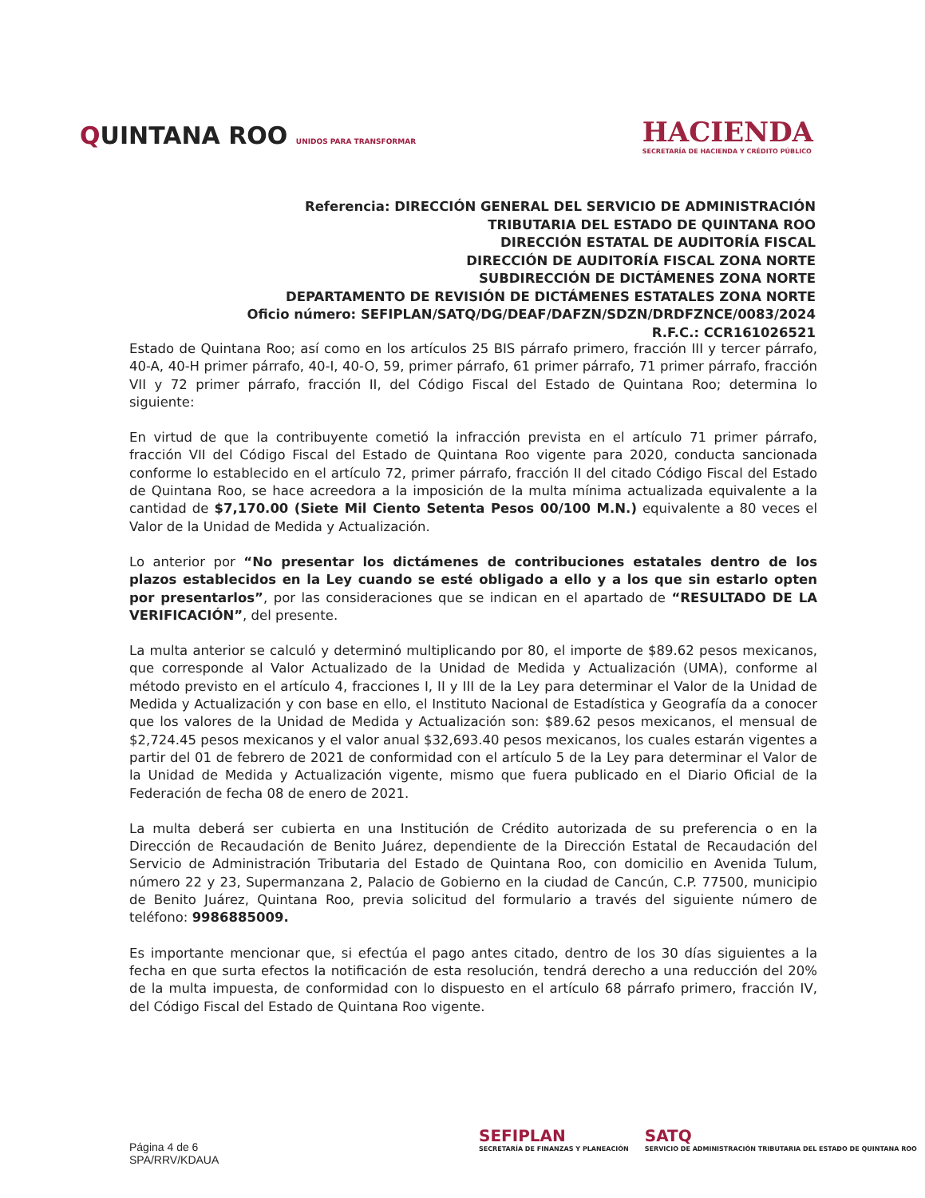QUINTANA ROO UNIDOS PARA TRANSFORMAR
HACIENDA
SECRETARÍA DE HACIENDA Y CRÉDITO PÚBLICO
Referencia: DIRECCIÓN GENERAL DEL SERVICIO DE ADMINISTRACIÓN
TRIBUTARIA DEL ESTADO DE QUINTANA ROO
DIRECCIÓN ESTATAL DE AUDITORÍA FISCAL
DIRECCIÓN DE AUDITORÍA FISCAL ZONA NORTE
SUBDIRECCIÓN DE DICTÁMENES ZONA NORTE
DEPARTAMENTO DE REVISIÓN DE DICTÁMENES ESTATALES ZONA NORTE
Oficio número: SEFIPLAN/SATQ/DG/DEAF/DAFZN/SDZN/DRDFZNCE/0083/2024
R.F.C.: CCR161026521
Estado de Quintana Roo; así como en los artículos 25 BIS párrafo primero, fracción III y tercer párrafo, 40-A, 40-H primer párrafo, 40-I, 40-O, 59, primer párrafo, 61 primer párrafo, 71 primer párrafo, fracción VII y 72 primer párrafo, fracción II, del Código Fiscal del Estado de Quintana Roo; determina lo siguiente:
En virtud de que la contribuyente cometió la infracción prevista en el artículo 71 primer párrafo, fracción VII del Código Fiscal del Estado de Quintana Roo vigente para 2020, conducta sancionada conforme lo establecido en el artículo 72, primer párrafo, fracción II del citado Código Fiscal del Estado de Quintana Roo, se hace acreedora a la imposición de la multa mínima actualizada equivalente a la cantidad de $7,170.00 (Siete Mil Ciento Setenta Pesos 00/100 M.N.) equivalente a 80 veces el Valor de la Unidad de Medida y Actualización.
Lo anterior por “No presentar los dictámenes de contribuciones estatales dentro de los plazos establecidos en la Ley cuando se esté obligado a ello y a los que sin estarlo opten por presentarlos”, por las consideraciones que se indican en el apartado de “RESULTADO DE LA VERIFICACIÓN”, del presente.
La multa anterior se calculó y determinó multiplicando por 80, el importe de $89.62 pesos mexicanos, que corresponde al Valor Actualizado de la Unidad de Medida y Actualización (UMA), conforme al método previsto en el artículo 4, fracciones I, II y III de la Ley para determinar el Valor de la Unidad de Medida y Actualización y con base en ello, el Instituto Nacional de Estadística y Geografía da a conocer que los valores de la Unidad de Medida y Actualización son: $89.62 pesos mexicanos, el mensual de $2,724.45 pesos mexicanos y el valor anual $32,693.40 pesos mexicanos, los cuales estarán vigentes a partir del 01 de febrero de 2021 de conformidad con el artículo 5 de la Ley para determinar el Valor de la Unidad de Medida y Actualización vigente, mismo que fuera publicado en el Diario Oficial de la Federación de fecha 08 de enero de 2021.
La multa deberá ser cubierta en una Institución de Crédito autorizada de su preferencia o en la Dirección de Recaudación de Benito Juárez, dependiente de la Dirección Estatal de Recaudación del Servicio de Administración Tributaria del Estado de Quintana Roo, con domicilio en Avenida Tulum, número 22 y 23, Supermanzana 2, Palacio de Gobierno en la ciudad de Cancún, C.P. 77500, municipio de Benito Juárez, Quintana Roo, previa solicitud del formulario a través del siguiente número de teléfono: 9986885009.
Es importante mencionar que, si efectúa el pago antes citado, dentro de los 30 días siguientes a la fecha en que surta efectos la notificación de esta resolución, tendrá derecho a una reducción del 20% de la multa impuesta, de conformidad con lo dispuesto en el artículo 68 párrafo primero, fracción IV, del Código Fiscal del Estado de Quintana Roo vigente.
Página 4 de 6
SPA/RRV/KDAUA
SEFIPLAN
SECRETARÍA DE FINANZAS Y PLANEACIÓN
SATQ
SERVICIO DE ADMINISTRACIÓN TRIBUTARIA DEL ESTADO DE QUINTANA ROO